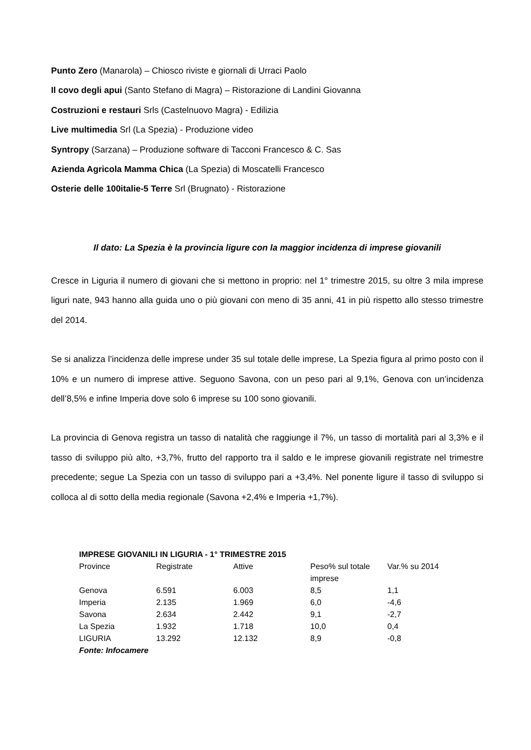Punto Zero (Manarola) – Chiosco riviste e giornali di Urraci Paolo
Il covo degli apui (Santo Stefano di Magra) – Ristorazione di Landini Giovanna
Costruzioni e restauri Srls (Castelnuovo Magra) - Edilizia
Live multimedia Srl (La Spezia) - Produzione video
Syntropy (Sarzana) – Produzione software di Tacconi Francesco & C. Sas
Azienda Agricola Mamma Chica (La Spezia) di Moscatelli Francesco
Osterie delle 100italie-5 Terre Srl (Brugnato) - Ristorazione
Il dato: La Spezia è la provincia ligure con la maggior incidenza di imprese giovanili
Cresce in Liguria il numero di giovani che si mettono in proprio: nel 1° trimestre 2015, su oltre 3 mila imprese liguri nate, 943 hanno alla guida uno o più giovani con meno di 35 anni, 41 in più rispetto allo stesso trimestre del 2014.
Se si analizza l’incidenza delle imprese under 35 sul totale delle imprese, La Spezia figura al primo posto con il 10% e un numero di imprese attive. Seguono Savona, con un peso pari al 9,1%, Genova con un’incidenza dell’8,5% e infine Imperia dove solo 6 imprese su 100 sono giovanili.
La provincia di Genova registra un tasso di natalità che raggiunge il 7%, un tasso di mortalità pari al 3,3% e il tasso di sviluppo più alto, +3,7%, frutto del rapporto tra il saldo e le imprese giovanili registrate nel trimestre precedente; segue La Spezia con un tasso di sviluppo pari a +3,4%. Nel ponente ligure il tasso di sviluppo si colloca al di sotto della media regionale (Savona +2,4% e Imperia +1,7%).
| IMPRESE GIOVANILI IN LIGURIA - 1° TRIMESTRE 2015 | | | | |
| --- | --- | --- | --- | --- |
| Province | Registrate | Attive | Peso% sul totale imprese | Var.% su 2014 |
| Genova | 6.591 | 6.003 | 8,5 | 1,1 |
| Imperia | 2.135 | 1.969 | 6,0 | -4,6 |
| Savona | 2.634 | 2.442 | 9,1 | -2,7 |
| La Spezia | 1.932 | 1.718 | 10,0 | 0,4 |
| LIGURIA | 13.292 | 12.132 | 8,9 | -0,8 |
| Fonte: Infocamere | | | | |